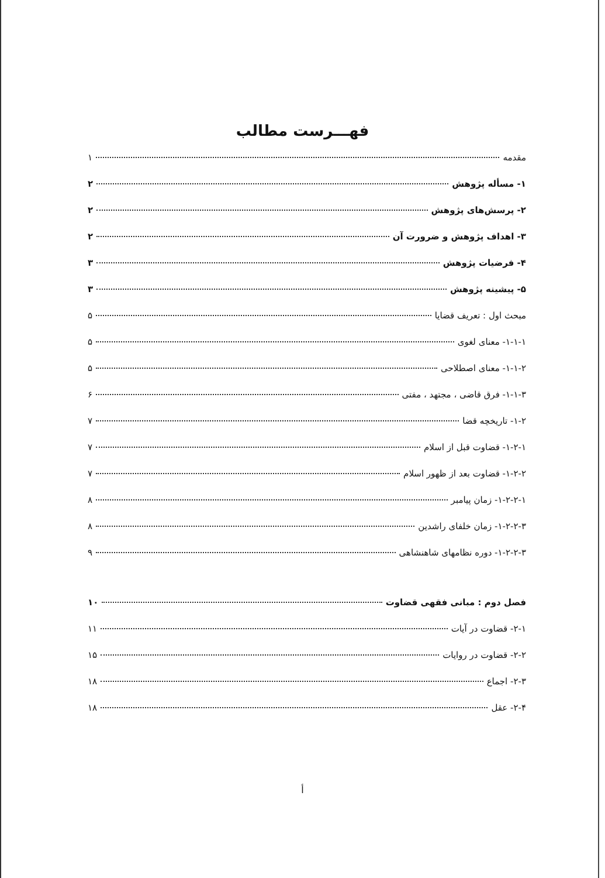فهـــرست مطالب
مقدمه ۱
۱- مسأله پژوهش ۲
۲- پرسش‌های پژوهش ۲
۳- اهداف پژوهش و ضرورت آن ۲
۴- فرضیات پژوهش ۳
۵- پیشینه پژوهش ۳
مبحث اول : تعریف قضایا ۵
۱-۱-۱- معنای لغوی ۵
۱-۱-۲- معنای اصطلاحی ۵
۱-۱-۳- فرق قاضی ، مجتهد ، مفتی ۶
۱-۲- تاریخچه قضا ۷
۱-۲-۱- قضاوت قبل از اسلام ۷
۱-۲-۲- قضاوت بعد از ظهور اسلام ۷
۱-۲-۲-۱- زمان پیامبر ۸
۱-۲-۲-۳- زمان خلفای راشدین ۸
۱-۲-۲-۳- دوره نظامهای شاهنشاهی ۹
فصل دوم : مبانی فقهی قضاوت ۱۰
۲-۱- قضاوت در آیات ۱۱
۲-۲- قضاوت در روایات ۱۵
۲-۳- اجماع ۱۸
۲-۴- عقل ۱۸
أ